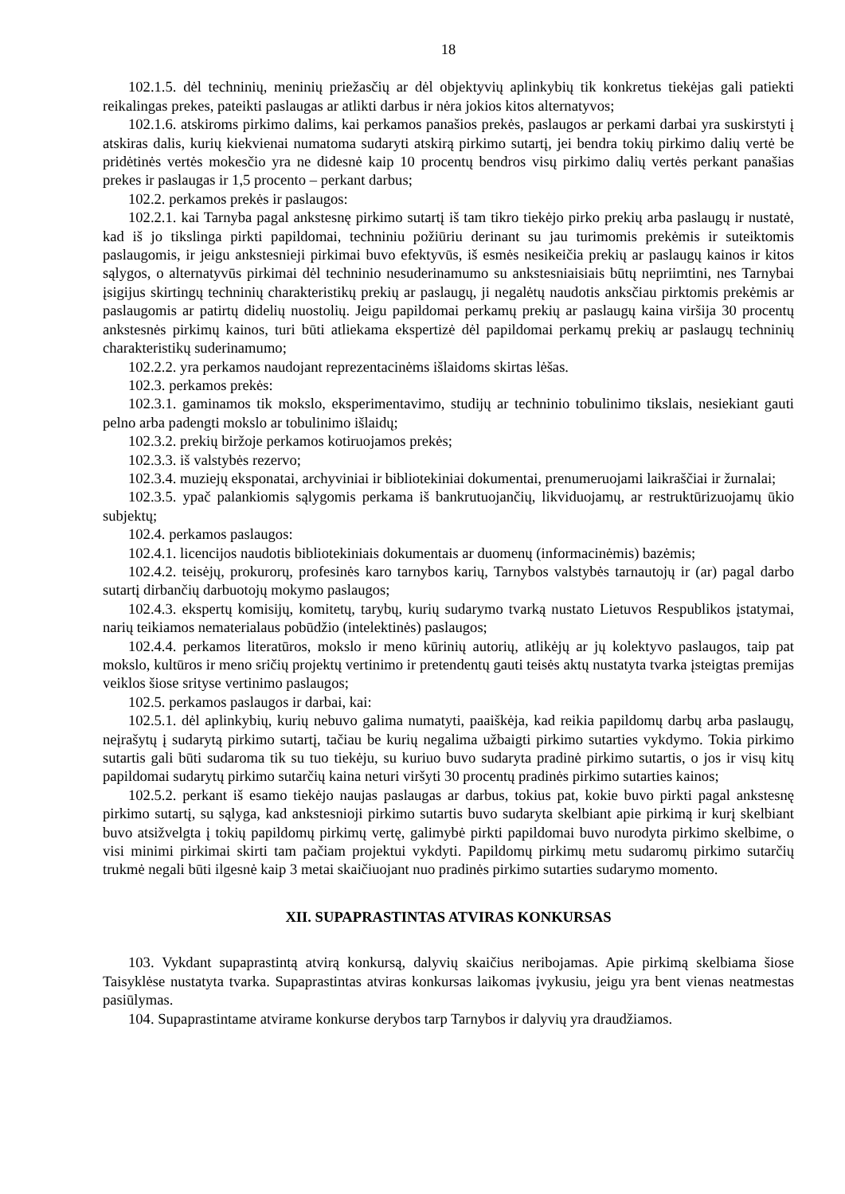18
102.1.5. dėl techninių, meninių priežasčių ar dėl objektyvių aplinkybių tik konkretus tiekėjas gali patiekti reikalingas prekes, pateikti paslaugas ar atlikti darbus ir nėra jokios kitos alternatyvos;
102.1.6. atskiroms pirkimo dalims, kai perkamos panašios prekės, paslaugos ar perkami darbai yra suskirstyti į atskiras dalis, kurių kiekvienai numatoma sudaryti atskirą pirkimo sutartį, jei bendra tokių pirkimo dalių vertė be pridėtinės vertės mokesčio yra ne didesnė kaip 10 procentų bendros visų pirkimo dalių vertės perkant panašias prekes ir paslaugas ir 1,5 procento – perkant darbus;
102.2. perkamos prekės ir paslaugos:
102.2.1. kai Tarnyba pagal ankstesnę pirkimo sutartį iš tam tikro tiekėjo pirko prekių arba paslaugų ir nustatė, kad iš jo tikslinga pirkti papildomai, techniniu požiūriu derinant su jau turimomis prekėmis ir suteiktomis paslaugomis, ir jeigu ankstesnieji pirkimai buvo efektyvūs, iš esmės nesikeičia prekių ar paslaugų kainos ir kitos sąlygos, o alternatyvūs pirkimai dėl techninio nesuderinamumo su ankstesniaisiais būtų nepriimtini, nes Tarnybai įsigijus skirtingų techninių charakteristikų prekių ar paslaugų, ji negalėtų naudotis anksčiau pirktomis prekėmis ar paslaugomis ar patirtų didelių nuostolių. Jeigu papildomai perkamų prekių ar paslaugų kaina viršija 30 procentų ankstesnės pirkimų kainos, turi būti atliekama ekspertizė dėl papildomai perkamų prekių ar paslaugų techninių charakteristikų suderinamumo;
102.2.2. yra perkamos naudojant reprezentacinėms išlaidoms skirtas lėšas.
102.3. perkamos prekės:
102.3.1. gaminamos tik mokslo, eksperimentavimo, studijų ar techninio tobulinimo tikslais, nesiekiant gauti pelno arba padengti mokslo ar tobulinimo išlaidų;
102.3.2. prekių biržoje perkamos kotiruojamos prekės;
102.3.3. iš valstybės rezervo;
102.3.4. muziejų eksponatai, archyviniai ir bibliotekiniai dokumentai, prenumeruojami laikraščiai ir žurnalai;
102.3.5. ypač palankiomis sąlygomis perkama iš bankrutuojančių, likviduojamų, ar restruktūrizuojamų ūkio subjektų;
102.4. perkamos paslaugos:
102.4.1. licencijos naudotis bibliotekiniais dokumentais ar duomenų (informacinėmis) bazėmis;
102.4.2. teisėjų, prokurorų, profesinės karo tarnybos karių, Tarnybos valstybės tarnautojų ir (ar) pagal darbo sutartį dirbančių darbuotojų mokymo paslaugos;
102.4.3. ekspertų komisijų, komitetų, tarybų, kurių sudarymo tvarką nustato Lietuvos Respublikos įstatymai, narių teikiamos nematerialaus pobūdžio (intelektinės) paslaugos;
102.4.4. perkamos literatūros, mokslo ir meno kūrinių autorių, atlikėjų ar jų kolektyvo paslaugos, taip pat mokslo, kultūros ir meno sričių projektų vertinimo ir pretendentų gauti teisės aktų nustatyta tvarka įsteigtas premijas veiklos šiose srityse vertinimo paslaugos;
102.5. perkamos paslaugos ir darbai, kai:
102.5.1. dėl aplinkybių, kurių nebuvo galima numatyti, paaiškėja, kad reikia papildomų darbų arba paslaugų, neįrašytų į sudarytą pirkimo sutartį, tačiau be kurių negalima užbaigti pirkimo sutarties vykdymo. Tokia pirkimo sutartis gali būti sudaroma tik su tuo tiekėju, su kuriuo buvo sudaryta pradinė pirkimo sutartis, o jos ir visų kitų papildomai sudarytų pirkimo sutarčių kaina neturi viršyti 30 procentų pradinės pirkimo sutarties kainos;
102.5.2. perkant iš esamo tiekėjo naujas paslaugas ar darbus, tokius pat, kokie buvo pirkti pagal ankstesnę pirkimo sutartį, su sąlyga, kad ankstesnioji pirkimo sutartis buvo sudaryta skelbiant apie pirkimą ir kurį skelbiant buvo atsižvelgta į tokių papildomų pirkimų vertę, galimybė pirkti papildomai buvo nurodyta pirkimo skelbime, o visi minimi pirkimai skirti tam pačiam projektui vykdyti. Papildomų pirkimų metu sudaromų pirkimo sutarčių trukmė negali būti ilgesnė kaip 3 metai skaičiuojant nuo pradinės pirkimo sutarties sudarymo momento.
XII. SUPAPRASTINTAS ATVIRAS KONKURSAS
103. Vykdant supaprastintą atvirą konkursą, dalyvių skaičius neribojamas. Apie pirkimą skelbiama šiose Taisyklėse nustatyta tvarka. Supaprastintas atviras konkursas laikomas įvykusiu, jeigu yra bent vienas neatmestas pasiūlymas.
104. Supaprastintame atvirame konkurse derybos tarp Tarnybos ir dalyvių yra draudžiamos.